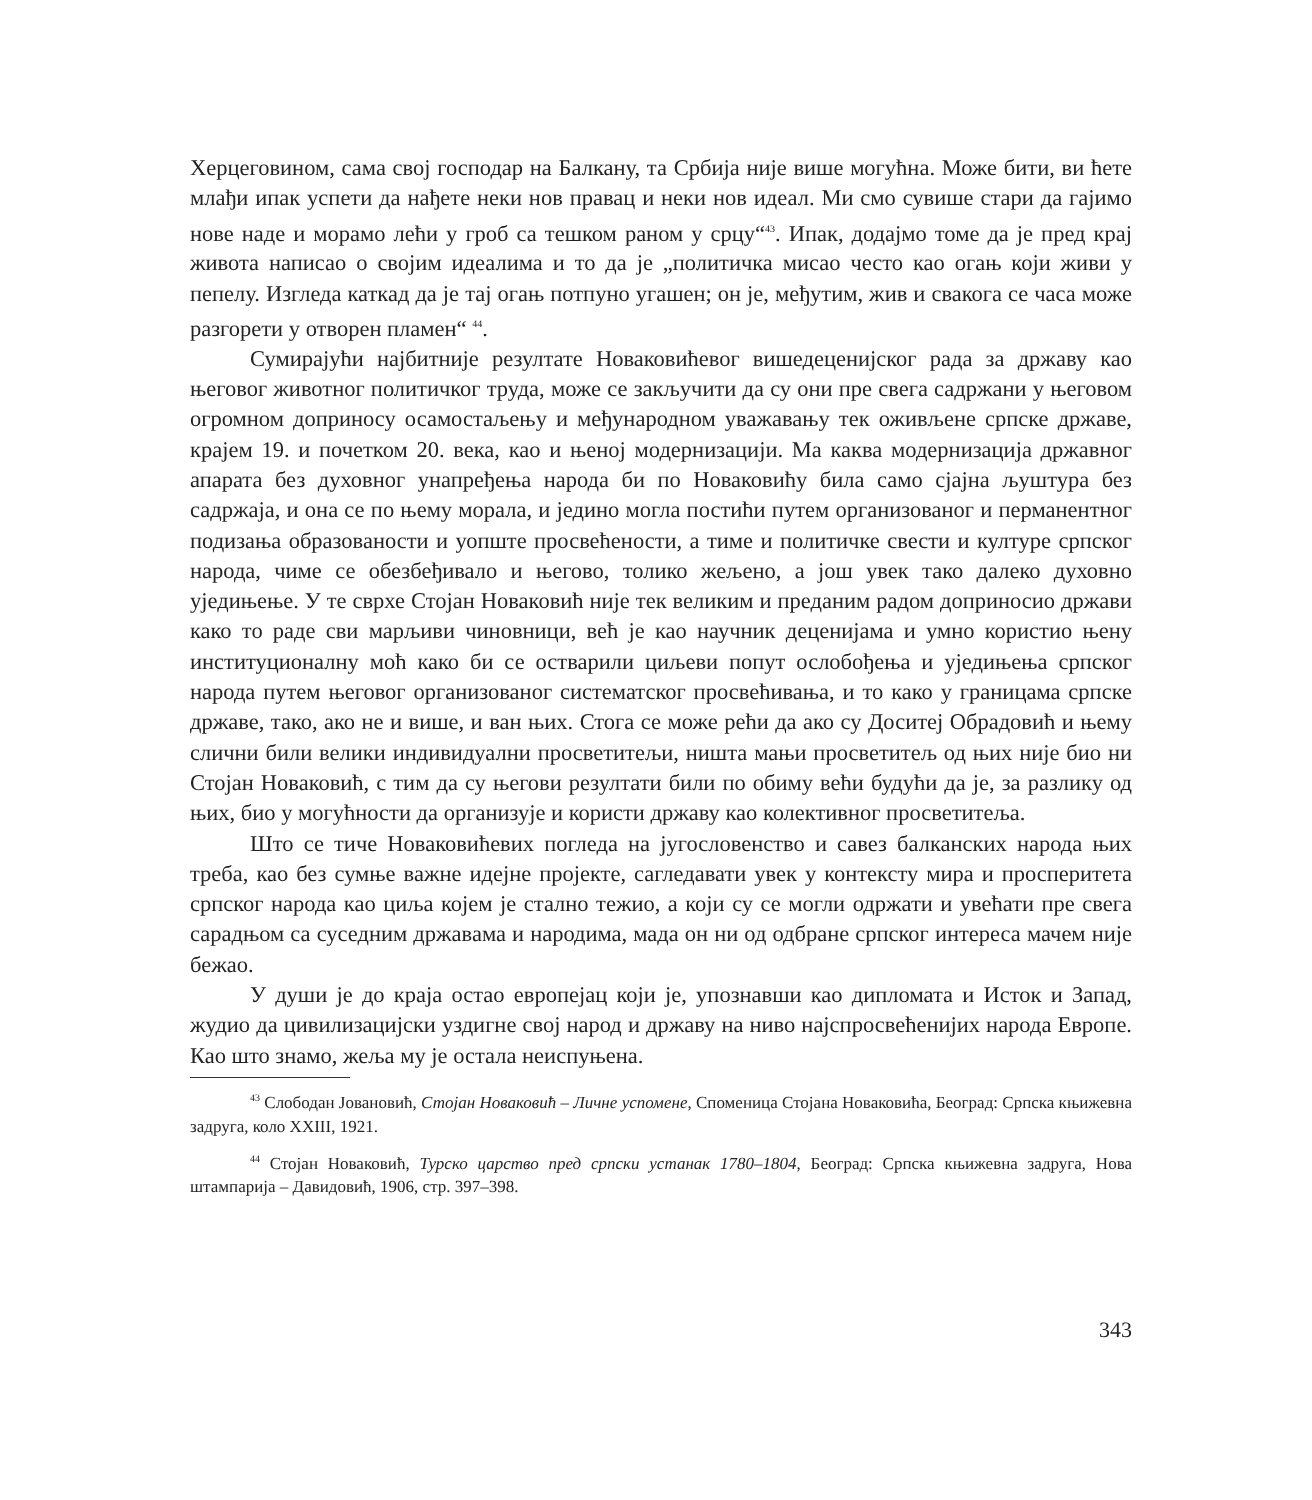Херцеговином, сама свој господар на Балкану, та Србија није више могућна. Може бити, ви ћете млађи ипак успети да нађете неки нов правац и неки нов идеал. Ми смо сувише стари да гајимо нове наде и морамо лећи у гроб са тешком раном у срцу“<sup>43</sup>. Ипак, додајмо томе да је пред крај живота написао о својим идеалима и то да је „политичка мисао често као огањ који живи у пепелу. Изгледа каткад да је тај огањ потпуно угашен; он је, међутим, жив и свакога се часа може разгорети у отворен пламен“ <sup>44</sup>.
Сумирајући најбитније резултате Новаковићевог вишедеценијског рада за државу као његовог животног политичког труда, може се закључити да су они пре свега садржани у његовом огромном доприносу осамостаљењу и међународном уважавању тек оживљене српске државе, крајем 19. и почетком 20. века, као и њеној модернизацији. Ма каква модернизација државног апарата без духовног унапређења народа би по Новаковићу била само сјајна љуштура без садржаја, и она се по њему морала, и једино могла постићи путем организованог и перманентног подизања образованости и уопште просвећености, а тиме и политичке свести и културе српског народа, чиме се обезбеђивало и његово, толико жељено, а још увек тако далеко духовно уједињење. У те сврхе Стојан Новаковић није тек великим и преданим радом доприносио држави како то раде сви марљиви чиновници, већ је као научник деценијама и умно користио њену институционалну моћ како би се остварили циљеви попут ослобођења и уједињења српског народа путем његовог организованог систематског просвећивања, и то како у границама српске државе, тако, ако не и више, и ван њих. Стога се може рећи да ако су Доситеј Обрадовић и њему слични били велики индивидуални просветитељи, ништа мањи просветитељ од њих није био ни Стојан Новаковић, с тим да су његови резултати били по обиму већи будући да је, за разлику од њих, био у могућности да организује и користи државу као колективног просветитеља.
Што се тиче Новаковићевих погледа на југословенство и савез балканских народа њих треба, као без сумње важне идејне пројекте, сагледавати увек у контексту мира и просперитета српског народа као циља којем је стално тежио, а који су се могли одржати и увећати пре свега сарадњом са суседним државама и народима, мада он ни од одбране српског интереса мачем није бежао.
У души је до краја остао европејац који је, упознавши као дипломата и Исток и Запад, жудио да цивилизацијски уздигне свој народ и државу на ниво најспросвећенијих народа Европе. Као што знамо, жеља му је остала неиспуњена.
<sup>43</sup> Слободан Јовановић, Стојан Новаковић – Личне успомене, Споменица Стојана Новаковића, Београд: Српска књижевна задруга, коло XXIII, 1921.
<sup>44</sup> Стојан Новаковић, Турско царство пред српски устанак 1780–1804, Београд: Српска књижевна задруга, Нова штампарија – Давидовић, 1906, стр. 397–398.
343